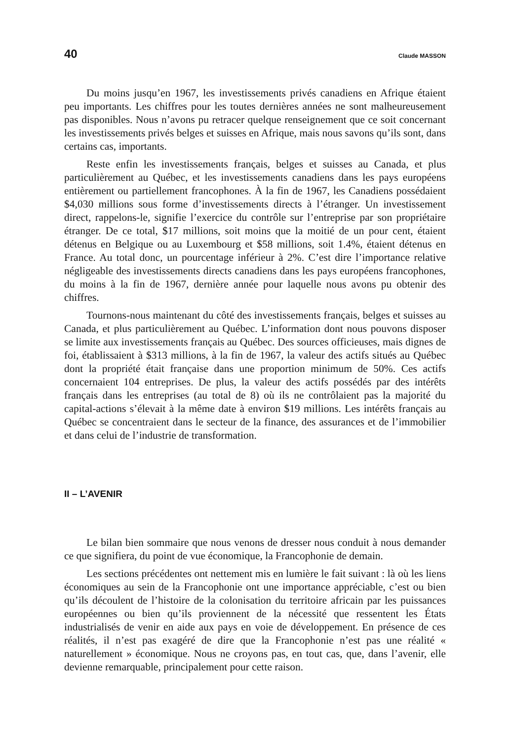40 Claude MASSON
Du moins jusqu’en 1967, les investissements privés canadiens en Afrique étaient peu importants. Les chiffres pour les toutes dernières années ne sont malheureusement pas disponibles. Nous n’avons pu retracer quelque renseignement que ce soit concernant les investissements privés belges et suisses en Afrique, mais nous savons qu’ils sont, dans certains cas, importants.
Reste enfin les investissements français, belges et suisses au Canada, et plus particulièrement au Québec, et les investissements canadiens dans les pays européens entièrement ou partiellement francophones. À la fin de 1967, les Canadiens possédaient $4,030 millions sous forme d’investissements directs à l’étranger. Un investissement direct, rappelons-le, signifie l’exercice du contrôle sur l’entreprise par son propriétaire étranger. De ce total, $17 millions, soit moins que la moitié de un pour cent, étaient détenus en Belgique ou au Luxembourg et $58 millions, soit 1.4%, étaient détenus en France. Au total donc, un pourcentage inférieur à 2%. C’est dire l’importance relative négligeable des investissements directs canadiens dans les pays européens francophones, du moins à la fin de 1967, dernière année pour laquelle nous avons pu obtenir des chiffres.
Tournons-nous maintenant du côté des investissements français, belges et suisses au Canada, et plus particulièrement au Québec. L’information dont nous pouvons disposer se limite aux investissements français au Québec. Des sources officieuses, mais dignes de foi, établissaient à $313 millions, à la fin de 1967, la valeur des actifs situés au Québec dont la propriété était française dans une proportion minimum de 50%. Ces actifs concernaient 104 entreprises. De plus, la valeur des actifs possédés par des intérêts français dans les entreprises (au total de 8) où ils ne contrôlaient pas la majorité du capital-actions s’élevait à la même date à environ $19 millions. Les intérêts français au Québec se concentraient dans le secteur de la finance, des assurances et de l’immobilier et dans celui de l’industrie de transformation.
II – L’AVENIR
Le bilan bien sommaire que nous venons de dresser nous conduit à nous demander ce que signifiera, du point de vue économique, la Francophonie de demain.
Les sections précédentes ont nettement mis en lumière le fait suivant : là où les liens économiques au sein de la Francophonie ont une importance appréciable, c’est ou bien qu’ils découlent de l’histoire de la colonisation du territoire africain par les puissances européennes ou bien qu’ils proviennent de la nécessité que ressentent les États industrialisés de venir en aide aux pays en voie de développement. En présence de ces réalités, il n’est pas exagéré de dire que la Francophonie n’est pas une réalité « naturellement » économique. Nous ne croyons pas, en tout cas, que, dans l’avenir, elle devienne remarquable, principalement pour cette raison.